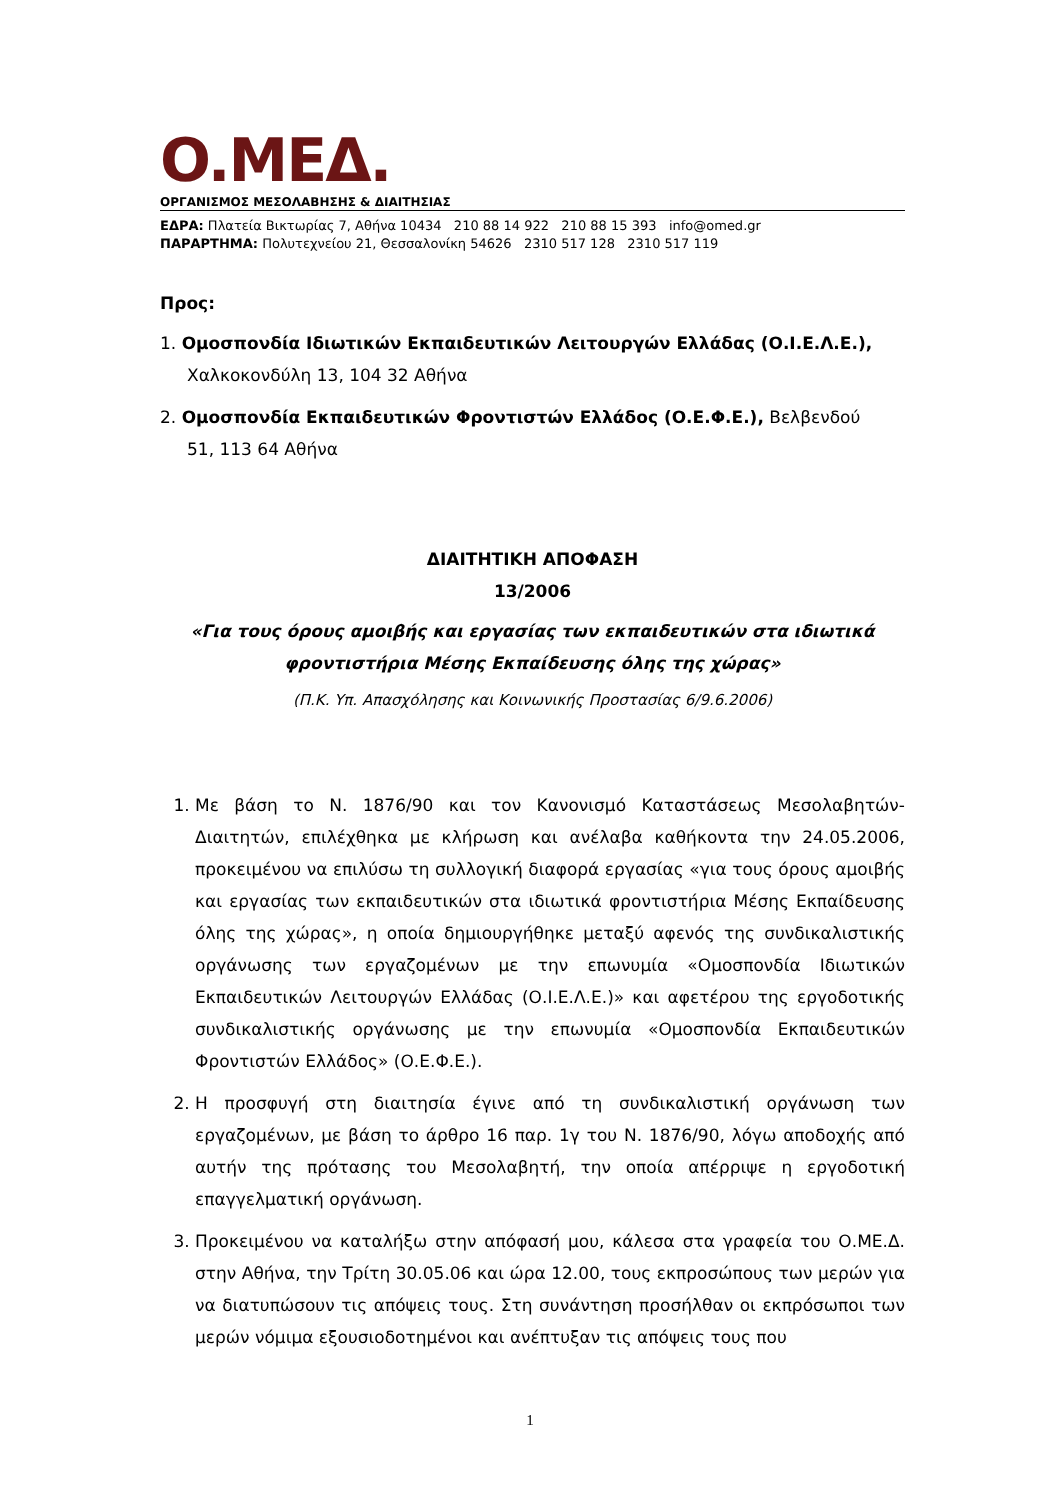O.ΜΕΔ.
ΟΡΓΑΝΙΣΜΟΣ ΜΕΣΟΛΑΒΗΣΗΣ & ΔΙΑΙΤΗΣΙΑΣ
ΕΔΡΑ: Πλατεία Βικτωρίας 7, Αθήνα 10434 210 88 14 922 210 88 15 393 info@omed.gr
ΠΑΡΑΡΤΗΜΑ: Πολυτεχνείου 21, Θεσσαλονίκη 54626 2310 517 128 2310 517 119
Προς:
1. Ομοσπονδία Ιδιωτικών Εκπαιδευτικών Λειτουργών Ελλάδας (Ο.Ι.Ε.Λ.Ε.),
Χαλκοκονδύλη 13, 104 32 Αθήνα
2. Ομοσπονδία Εκπαιδευτικών Φροντιστών Ελλάδος (Ο.Ε.Φ.Ε.), Βελβενδού
51, 113 64 Αθήνα
ΔΙΑΙΤΗΤΙΚΗ ΑΠΟΦΑΣΗ
13/2006
«Για τους όρους αμοιβής και εργασίας των εκπαιδευτικών στα ιδιωτικά
φροντιστήρια Μέσης Εκπαίδευσης όλης της χώρας»
(Π.Κ. Υπ. Απασχόλησης και Κοινωνικής Προστασίας 6/9.6.2006)
1. Με βάση το Ν. 1876/90 και τον Κανονισμό Καταστάσεως Μεσολαβητών-Διαιτητών, επιλέχθηκα με κλήρωση και ανέλαβα καθήκοντα την 24.05.2006, προκειμένου να επιλύσω τη συλλογική διαφορά εργασίας «για τους όρους αμοιβής και εργασίας των εκπαιδευτικών στα ιδιωτικά φροντιστήρια Μέσης Εκπαίδευσης όλης της χώρας», η οποία δημιουργήθηκε μεταξύ αφενός της συνδικαλιστικής οργάνωσης των εργαζομένων με την επωνυμία «Ομοσπονδία Ιδιωτικών Εκπαιδευτικών Λειτουργών Ελλάδας (Ο.Ι.Ε.Λ.Ε.)» και αφετέρου της εργοδοτικής συνδικαλιστικής οργάνωσης με την επωνυμία «Ομοσπονδία Εκπαιδευτικών Φροντιστών Ελλάδος» (Ο.Ε.Φ.Ε.).
2. Η προσφυγή στη διαιτησία έγινε από τη συνδικαλιστική οργάνωση των εργαζομένων, με βάση το άρθρο 16 παρ. 1γ του Ν. 1876/90, λόγω αποδοχής από αυτήν της πρότασης του Μεσολαβητή, την οποία απέρριψε η εργοδοτική επαγγελματική οργάνωση.
3. Προκειμένου να καταλήξω στην απόφασή μου, κάλεσα στα γραφεία του Ο.ΜΕ.Δ. στην Αθήνα, την Τρίτη 30.05.06 και ώρα 12.00, τους εκπροσώπους των μερών για να διατυπώσουν τις απόψεις τους. Στη συνάντηση προσήλθαν οι εκπρόσωποι των μερών νόμιμα εξουσιοδοτημένοι και ανέπτυξαν τις απόψεις τους που
1